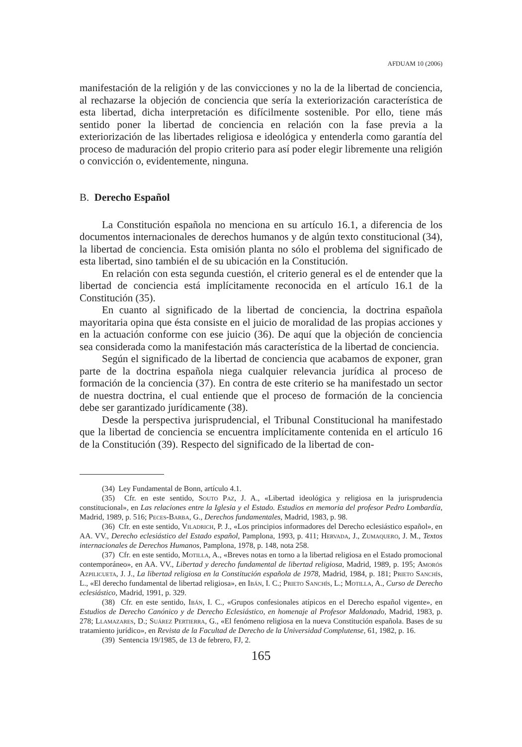AFDUAM 10 (2006)
manifestación de la religión y de las convicciones y no la de la libertad de conciencia, al rechazarse la objeción de conciencia que sería la exteriorización característica de esta libertad, dicha interpretación es difícilmente sostenible. Por ello, tiene más sentido poner la libertad de conciencia en relación con la fase previa a la exteriorización de las libertades religiosa e ideológica y entenderla como garantía del proceso de maduración del propio criterio para así poder elegir libremente una religión o convicción o, evidentemente, ninguna.
B. Derecho Español
La Constitución española no menciona en su artículo 16.1, a diferencia de los documentos internacionales de derechos humanos y de algún texto constitucional (34), la libertad de conciencia. Esta omisión planta no sólo el problema del significado de esta libertad, sino también el de su ubicación en la Constitución.
En relación con esta segunda cuestión, el criterio general es el de entender que la libertad de conciencia está implícitamente reconocida en el artículo 16.1 de la Constitución (35).
En cuanto al significado de la libertad de conciencia, la doctrina española mayoritaria opina que ésta consiste en el juicio de moralidad de las propias acciones y en la actuación conforme con ese juicio (36). De aquí que la objeción de conciencia sea considerada como la manifestación más característica de la libertad de conciencia.
Según el significado de la libertad de conciencia que acabamos de exponer, gran parte de la doctrina española niega cualquier relevancia jurídica al proceso de formación de la conciencia (37). En contra de este criterio se ha manifestado un sector de nuestra doctrina, el cual entiende que el proceso de formación de la conciencia debe ser garantizado jurídicamente (38).
Desde la perspectiva jurisprudencial, el Tribunal Constitucional ha manifestado que la libertad de conciencia se encuentra implícitamente contenida en el artículo 16 de la Constitución (39). Respecto del significado de la libertad de con-
(34) Ley Fundamental de Bonn, artículo 4.1.
(35) Cfr. en este sentido, Souto Paz, J. A., «Libertad ideológica y religiosa en la jurisprudencia constitucional», en Las relaciones entre la Iglesia y el Estado. Estudios en memoria del profesor Pedro Lombardía, Madrid, 1989, p. 516; Peces-Barba, G., Derechos fundamentales, Madrid, 1983, p. 98.
(36) Cfr. en este sentido, Viladrich, P. J., «Los principios informadores del Derecho eclesiástico español», en AA. VV., Derecho eclesiástico del Estado español, Pamplona, 1993, p. 411; Hervada, J., Zumaquero, J. M., Textos internacionales de Derechos Humanos, Pamplona, 1978, p. 148, nota 258.
(37) Cfr. en este sentido, Motilla, A., «Breves notas en torno a la libertad religiosa en el Estado promocional contemporáneo», en AA. VV., Libertad y derecho fundamental de libertad religiosa, Madrid, 1989, p. 195; Amorós Azpilicueta, J. J., La libertad religiosa en la Constitución española de 1978, Madrid, 1984, p. 181; Prieto Sanchís, L., «El derecho fundamental de libertad religiosa», en Ibán, I. C.; Prieto Sanchís, L.; Motilla, A., Curso de Derecho eclesiástico, Madrid, 1991, p. 329.
(38) Cfr. en este sentido, Ibán, I. C., «Grupos confesionales atípicos en el Derecho español vigente», en Estudios de Derecho Canónico y de Derecho Eclesiástico, en homenaje al Profesor Maldonado, Madrid, 1983, p. 278; Llamazares, D.; Suárez Pertierra, G., «El fenómeno religiosa en la nueva Constitución española. Bases de su tratamiento jurídico», en Revista de la Facultad de Derecho de la Universidad Complutense, 61, 1982, p. 16.
(39) Sentencia 19/1985, de 13 de febrero, FJ, 2.
165